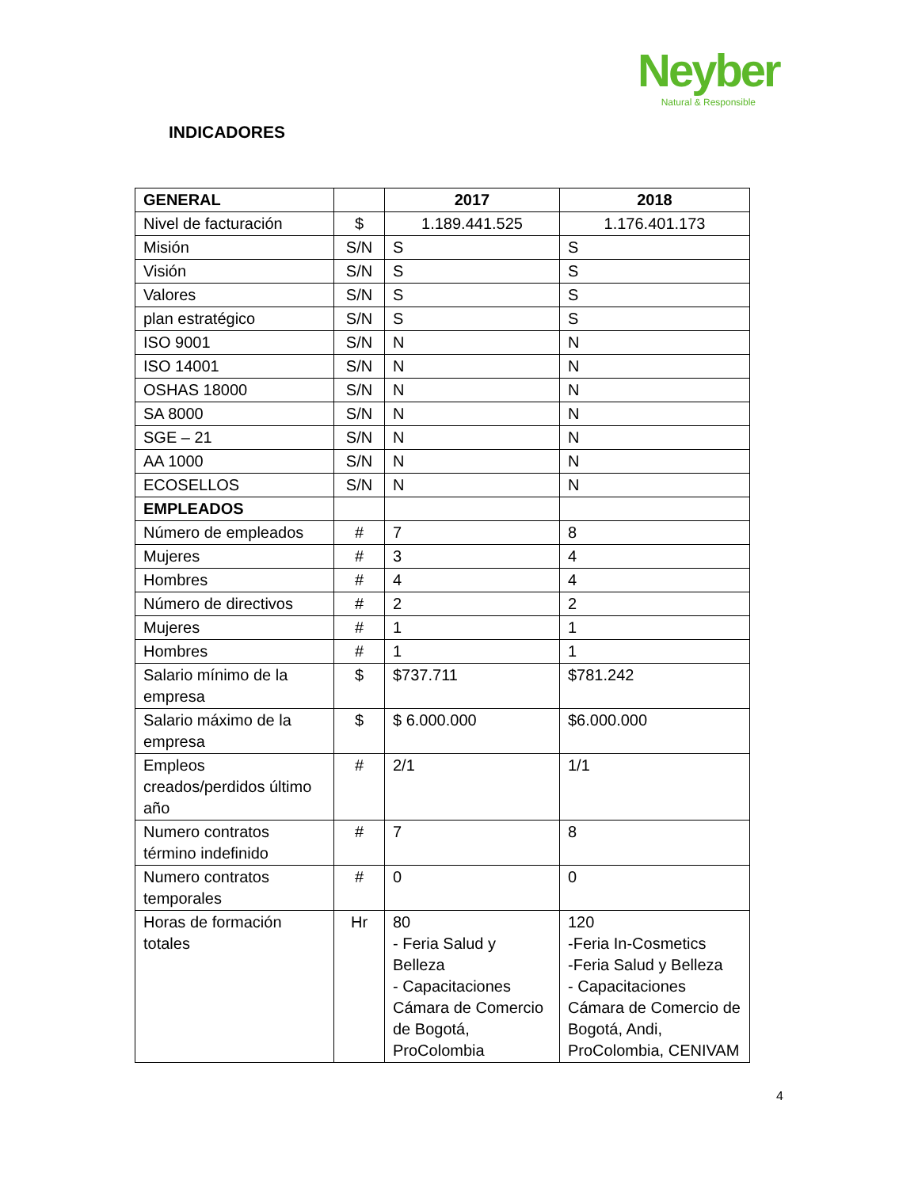Neyber
Natural & Responsible
INDICADORES
| GENERAL | | 2017 | 2018 |
| --- | --- | --- | --- |
| Nivel de facturación | $ | 1.189.441.525 | 1.176.401.173 |
| Misión | S/N | S | S |
| Visión | S/N | S | S |
| Valores | S/N | S | S |
| plan estratégico | S/N | S | S |
| ISO 9001 | S/N | N | N |
| ISO 14001 | S/N | N | N |
| OSHAS 18000 | S/N | N | N |
| SA 8000 | S/N | N | N |
| SGE – 21 | S/N | N | N |
| AA 1000 | S/N | N | N |
| ECOSELLOS | S/N | N | N |
| EMPLEADOS | | | |
| Número de empleados | # | 7 | 8 |
| Mujeres | # | 3 | 4 |
| Hombres | # | 4 | 4 |
| Número de directivos | # | 2 | 2 |
| Mujeres | # | 1 | 1 |
| Hombres | # | 1 | 1 |
| Salario mínimo de la empresa | $ | $737.711 | $781.242 |
| Salario máximo de la empresa | $ | $ 6.000.000 | $6.000.000 |
| Empleos creados/perdidos último año | # | 2/1 | 1/1 |
| Numero contratos término indefinido | # | 7 | 8 |
| Numero contratos temporales | # | 0 | 0 |
| Horas de formación totales | Hr | 80 - Feria Salud y Belleza - Capacitaciones Cámara de Comercio de Bogotá, ProColombia | 120 -Feria In-Cosmetics -Feria Salud y Belleza - Capacitaciones Cámara de Comercio de Bogotá, Andi, ProColombia, CENIVAM |
4